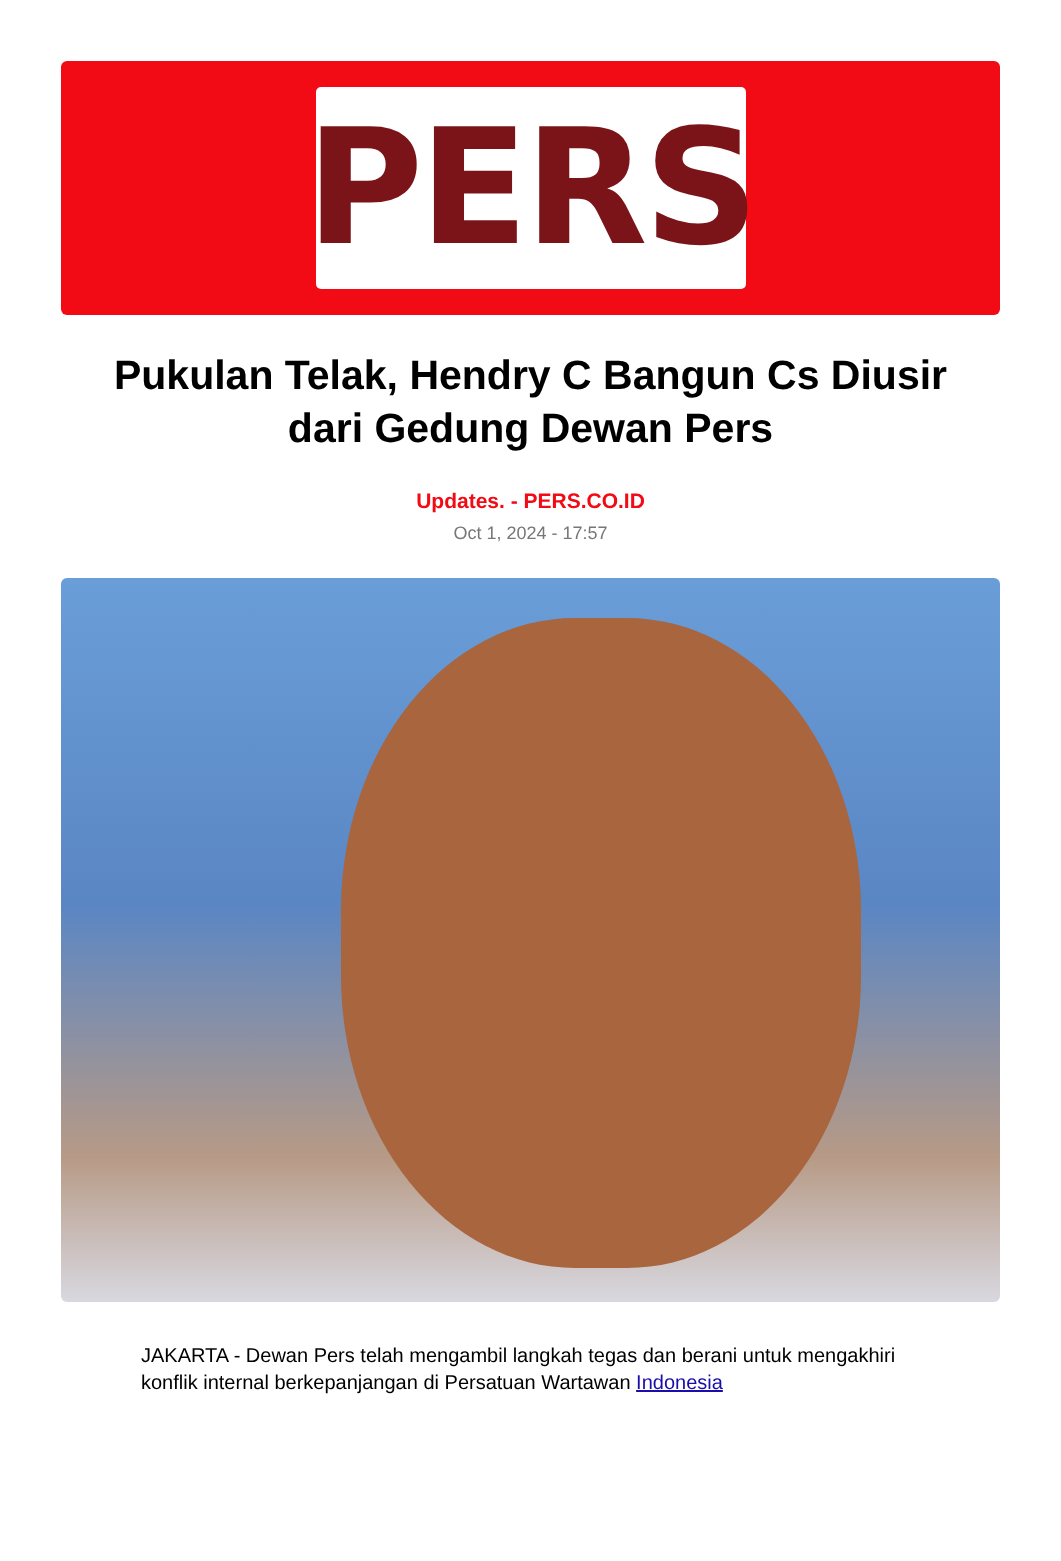PERS
Pukulan Telak, Hendry C Bangun Cs Diusir dari Gedung Dewan Pers
Updates. - PERS.CO.ID
Oct 1, 2024 - 17:57
JAKARTA - Dewan Pers telah mengambil langkah tegas dan berani untuk mengakhiri konflik internal berkepanjangan di Persatuan Wartawan Indonesia